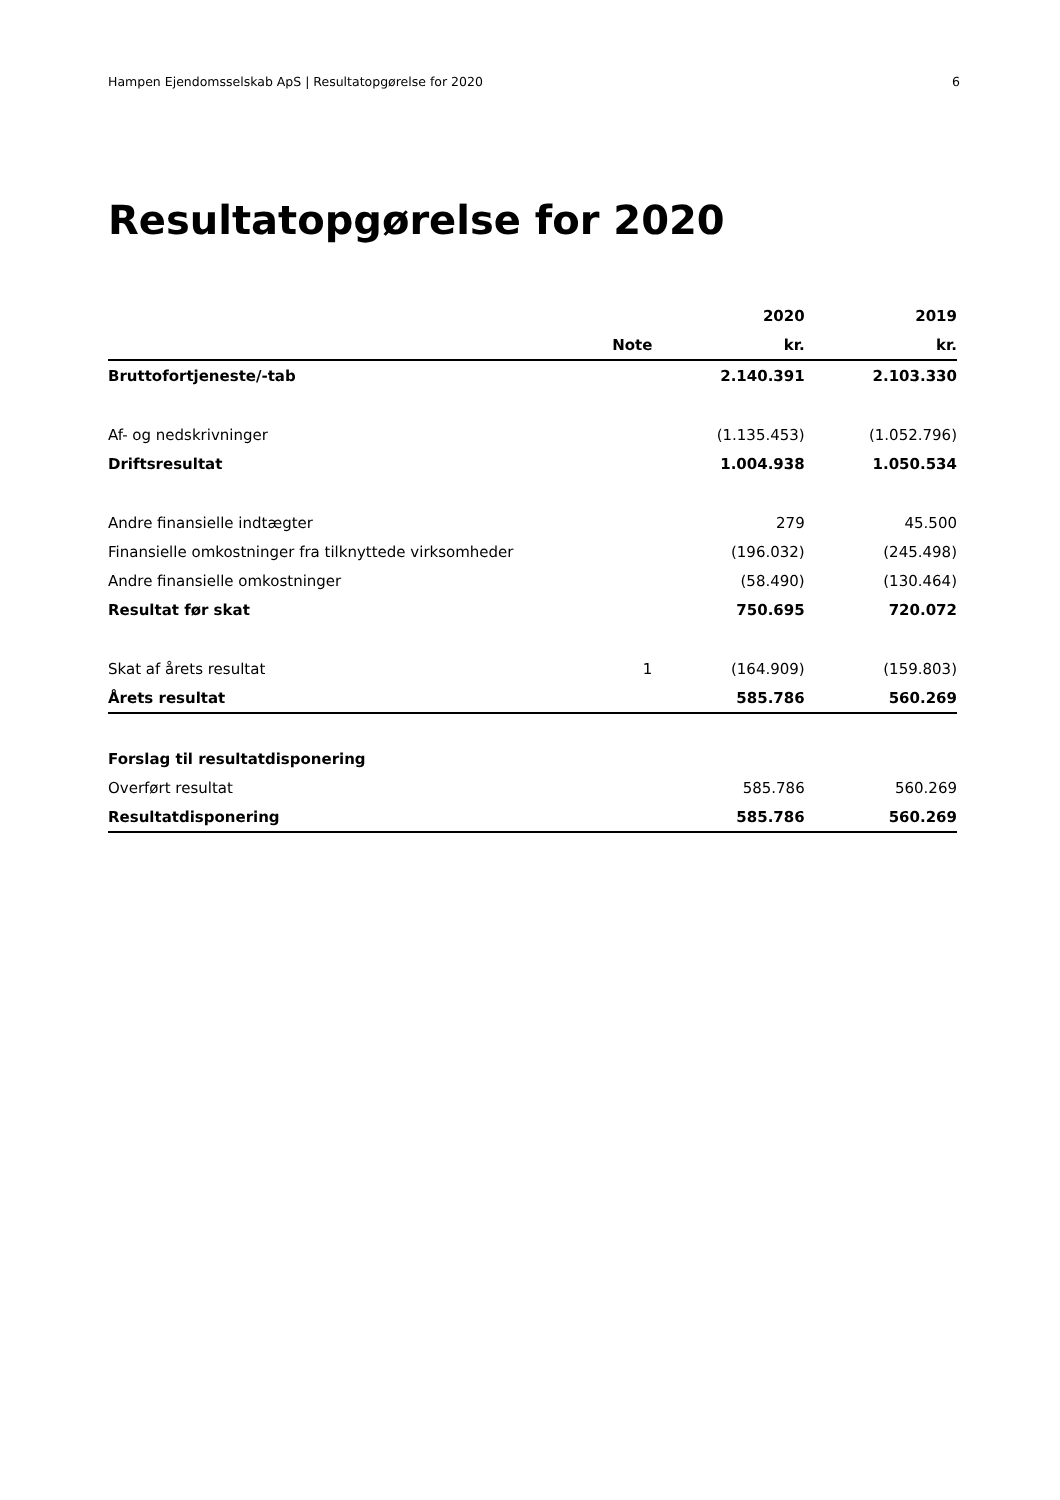Hampen Ejendomsselskab ApS | Resultatopgørelse for 2020 6
Resultatopgørelse for 2020
| | | 2020 | 2019 |
| --- | --- | --- | --- |
| | Note | kr. | kr. |
| Bruttofortjeneste/-tab | | 2.140.391 | 2.103.330 |
| Af- og nedskrivninger | | (1.135.453) | (1.052.796) |
| Driftsresultat | | 1.004.938 | 1.050.534 |
| Andre finansielle indtægter | | 279 | 45.500 |
| Finansielle omkostninger fra tilknyttede virksomheder | | (196.032) | (245.498) |
| Andre finansielle omkostninger | | (58.490) | (130.464) |
| Resultat før skat | | 750.695 | 720.072 |
| Skat af årets resultat | 1 | (164.909) | (159.803) |
| Årets resultat | | 585.786 | 560.269 |
| Forslag til resultatdisponering | | | |
| Overført resultat | | 585.786 | 560.269 |
| Resultatdisponering | | 585.786 | 560.269 |